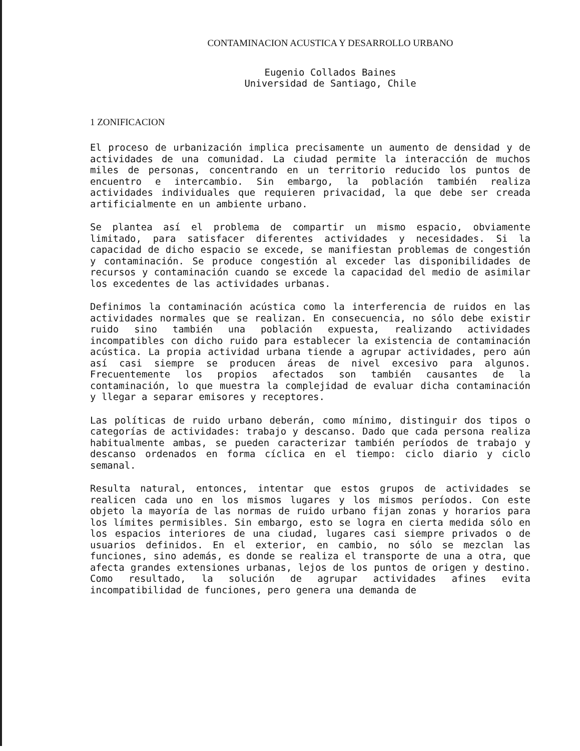CONTAMINACION ACUSTICA Y DESARROLLO URBANO
Eugenio Collados Baines
Universidad de Santiago, Chile
1 ZONIFICACION
El proceso de urbanización implica precisamente un aumento de densidad y de actividades de una comunidad. La ciudad permite la interacción de muchos miles de personas, concentrando en un territorio reducido los puntos de encuentro e intercambio. Sin embargo, la población también realiza actividades individuales que requieren privacidad, la que debe ser creada artificialmente en un ambiente urbano.
Se plantea así el problema de compartir un mismo espacio, obviamente limitado, para satisfacer diferentes actividades y necesidades. Si la capacidad de dicho espacio se excede, se manifiestan problemas de congestión y contaminación. Se produce congestión al exceder las disponibilidades de recursos y contaminación cuando se excede la capacidad del medio de asimilar los excedentes de las actividades urbanas.
Definimos la contaminación acústica como la interferencia de ruidos en las actividades normales que se realizan. En consecuencia, no sólo debe existir ruido sino también una población expuesta, realizando actividades incompatibles con dicho ruido para establecer la existencia de contaminación acústica. La propia actividad urbana tiende a agrupar actividades, pero aún así casi siempre se producen áreas de nivel excesivo para algunos. Frecuentemente los propios afectados son también causantes de la contaminación, lo que muestra la complejidad de evaluar dicha contaminación y llegar a separar emisores y receptores.
Las políticas de ruido urbano deberán, como mínimo, distinguir dos tipos o categorías de actividades: trabajo y descanso. Dado que cada persona realiza habitualmente ambas, se pueden caracterizar también períodos de trabajo y descanso ordenados en forma cíclica en el tiempo: ciclo diario y ciclo semanal.
Resulta natural, entonces, intentar que estos grupos de actividades se realicen cada uno en los mismos lugares y los mismos períodos. Con este objeto la mayoría de las normas de ruido urbano fijan zonas y horarios para los límites permisibles. Sin embargo, esto se logra en cierta medida sólo en los espacios interiores de una ciudad, lugares casi siempre privados o de usuarios definidos. En el exterior, en cambio, no sólo se mezclan las funciones, sino además, es donde se realiza el transporte de una a otra, que afecta grandes extensiones urbanas, lejos de los puntos de origen y destino. Como resultado, la solución de agrupar actividades afines evita incompatibilidad de funciones, pero genera una demanda de